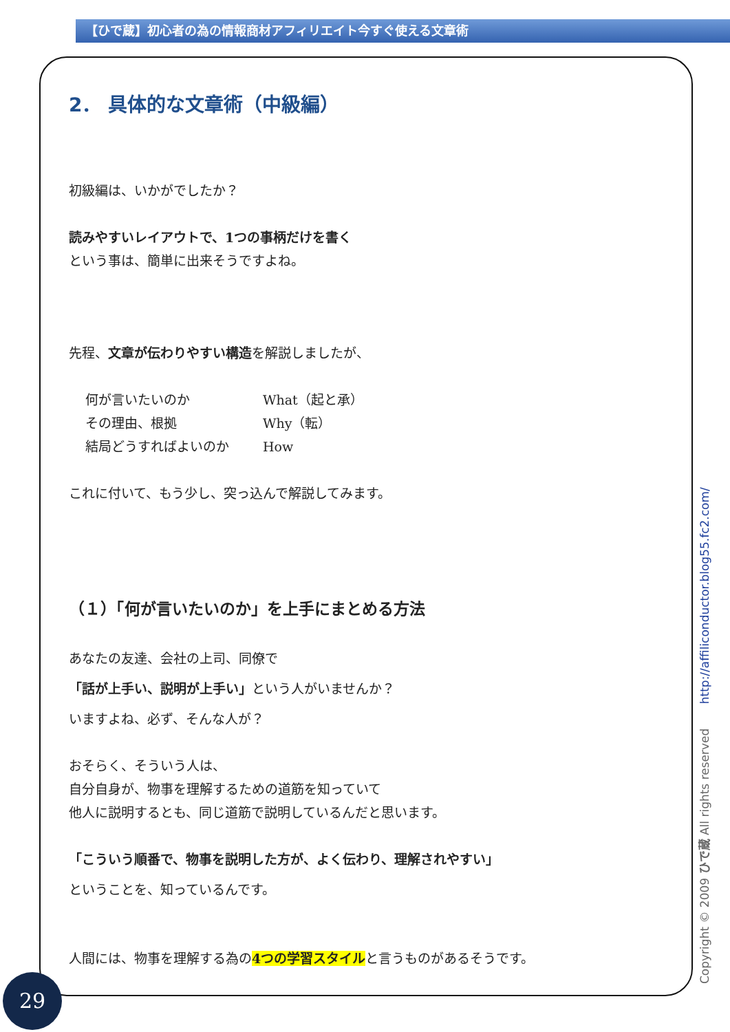【ひで蔵】初心者の為の情報商材アフィリエイト今すぐ使える文章術
2． 具体的な文章術（中級編）
初級編は、いかがでしたか？
読みやすいレイアウトで、1つの事柄だけを書く
という事は、簡単に出来そうですよね。
先程、文章が伝わりやすい構造を解説しましたが、
何が言いたいのか What（起と承）
その理由、根拠 Why（転）
結局どうすればよいのか How
これに付いて、もう少し、突っ込んで解説してみます。
（１）「何が言いたいのか」を上手にまとめる方法
あなたの友達、会社の上司、同僚で
「話が上手い、説明が上手い」という人がいませんか？
いますよね、必ず、そんな人が？
おそらく、そういう人は、
自分自身が、物事を理解するための道筋を知っていて
他人に説明するとも、同じ道筋で説明しているんだと思います。
「こういう順番で、物事を説明した方が、よく伝わり、理解されやすい」
ということを、知っているんです。
人間には、物事を理解する為の4つの学習スタイルと言うものがあるそうです。
Copyright © 2009 ひで蔵 All rights reserved http://affiliconductor.blog55.fc2.com/
29